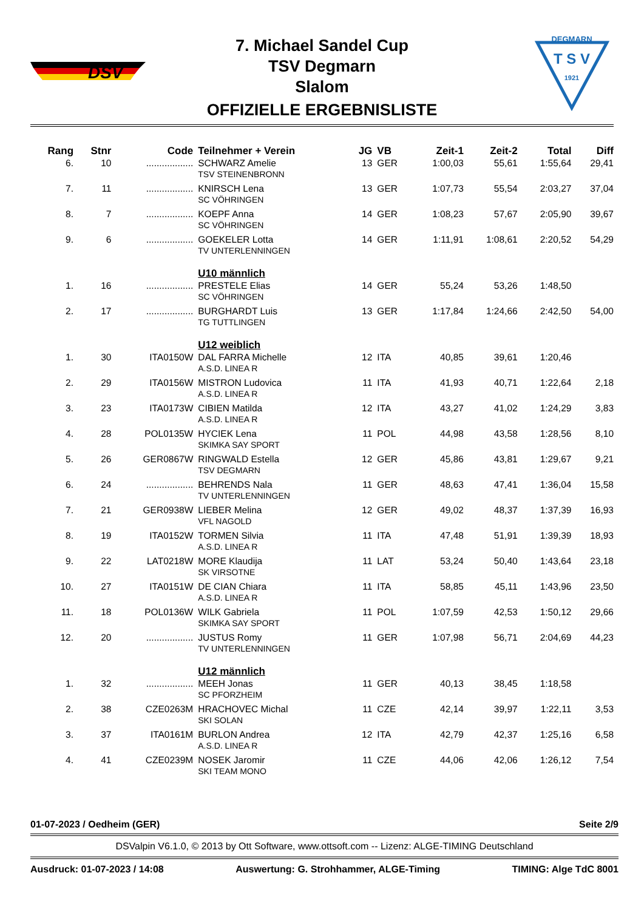DSV
DEGMARN
T S V
1921
7. Michael Sandel Cup
TSV Degmarn
Slalom
OFFIZIELLE ERGEBNISLISTE
| Rang | Stnr | Code | Teilnehmer + Verein | JG | VB | Zeit-1 | Zeit-2 | Total | Diff |
| --- | --- | --- | --- | --- | --- | --- | --- | --- | --- |
| 6. | 10 | .................. | SCHWARZ Amelie TSV STEINENBRONN | 13 | GER | 1:00,03 | 55,61 | 1:55,64 | 29,41 |
| 7. | 11 | .................. | KNIRSCH Lena SC VÖHRINGEN | 13 | GER | 1:07,73 | 55,54 | 2:03,27 | 37,04 |
| 8. | 7 | .................. | KOEPF Anna SC VÖHRINGEN | 14 | GER | 1:08,23 | 57,67 | 2:05,90 | 39,67 |
| 9. | 6 | .................. | GOEKELER Lotta TV UNTERLENNINGEN | 14 | GER | 1:11,91 | 1:08,61 | 2:20,52 | 54,29 |
| | | | U10 männlich | | | | | | |
| 1. | 16 | .................. | PRESTELE Elias SC VÖHRINGEN | 14 | GER | 55,24 | 53,26 | 1:48,50 | |
| 2. | 17 | .................. | BURGHARDT Luis TG TUTTLINGEN | 13 | GER | 1:17,84 | 1:24,66 | 2:42,50 | 54,00 |
| | | | U12 weiblich | | | | | | |
| 1. | 30 | ITA0150W | DAL FARRA Michelle A.S.D. LINEA R | 12 | ITA | 40,85 | 39,61 | 1:20,46 | |
| 2. | 29 | ITA0156W | MISTRON Ludovica A.S.D. LINEA R | 11 | ITA | 41,93 | 40,71 | 1:22,64 | 2,18 |
| 3. | 23 | ITA0173W | CIBIEN Matilda A.S.D. LINEA R | 12 | ITA | 43,27 | 41,02 | 1:24,29 | 3,83 |
| 4. | 28 | POL0135W | HYCIEK Lena SKIMKA SAY SPORT | 11 | POL | 44,98 | 43,58 | 1:28,56 | 8,10 |
| 5. | 26 | GER0867W | RINGWALD Estella TSV DEGMARN | 12 | GER | 45,86 | 43,81 | 1:29,67 | 9,21 |
| 6. | 24 | .................. | BEHRENDS Nala TV UNTERLENNINGEN | 11 | GER | 48,63 | 47,41 | 1:36,04 | 15,58 |
| 7. | 21 | GER0938W | LIEBER Melina VFL NAGOLD | 12 | GER | 49,02 | 48,37 | 1:37,39 | 16,93 |
| 8. | 19 | ITA0152W | TORMEN Silvia A.S.D. LINEA R | 11 | ITA | 47,48 | 51,91 | 1:39,39 | 18,93 |
| 9. | 22 | LAT0218W | MORE Klaudija SK VIRSOTNE | 11 | LAT | 53,24 | 50,40 | 1:43,64 | 23,18 |
| 10. | 27 | ITA0151W | DE CIAN Chiara A.S.D. LINEA R | 11 | ITA | 58,85 | 45,11 | 1:43,96 | 23,50 |
| 11. | 18 | POL0136W | WILK Gabriela SKIMKA SAY SPORT | 11 | POL | 1:07,59 | 42,53 | 1:50,12 | 29,66 |
| 12. | 20 | .................. | JUSTUS Romy TV UNTERLENNINGEN | 11 | GER | 1:07,98 | 56,71 | 2:04,69 | 44,23 |
| | | | U12 männlich | | | | | | |
| 1. | 32 | .................. | MEEH Jonas SC PFORZHEIM | 11 | GER | 40,13 | 38,45 | 1:18,58 | |
| 2. | 38 | CZE0263M | HRACHOVEC Michal SKI SOLAN | 11 | CZE | 42,14 | 39,97 | 1:22,11 | 3,53 |
| 3. | 37 | ITA0161M | BURLON Andrea A.S.D. LINEA R | 12 | ITA | 42,79 | 42,37 | 1:25,16 | 6,58 |
| 4. | 41 | CZE0239M | NOSEK Jaromir SKI TEAM MONO | 11 | CZE | 44,06 | 42,06 | 1:26,12 | 7,54 |
01-07-2023 / Oedheim (GER) Seite 2/9
DSValpin V6.1.0, © 2013 by Ott Software, www.ottsoft.com -- Lizenz: ALGE-TIMING Deutschland
Ausdruck: 01-07-2023 / 14:08 Auswertung: G. Strohhammer, ALGE-Timing TIMING: Alge TdC 8001